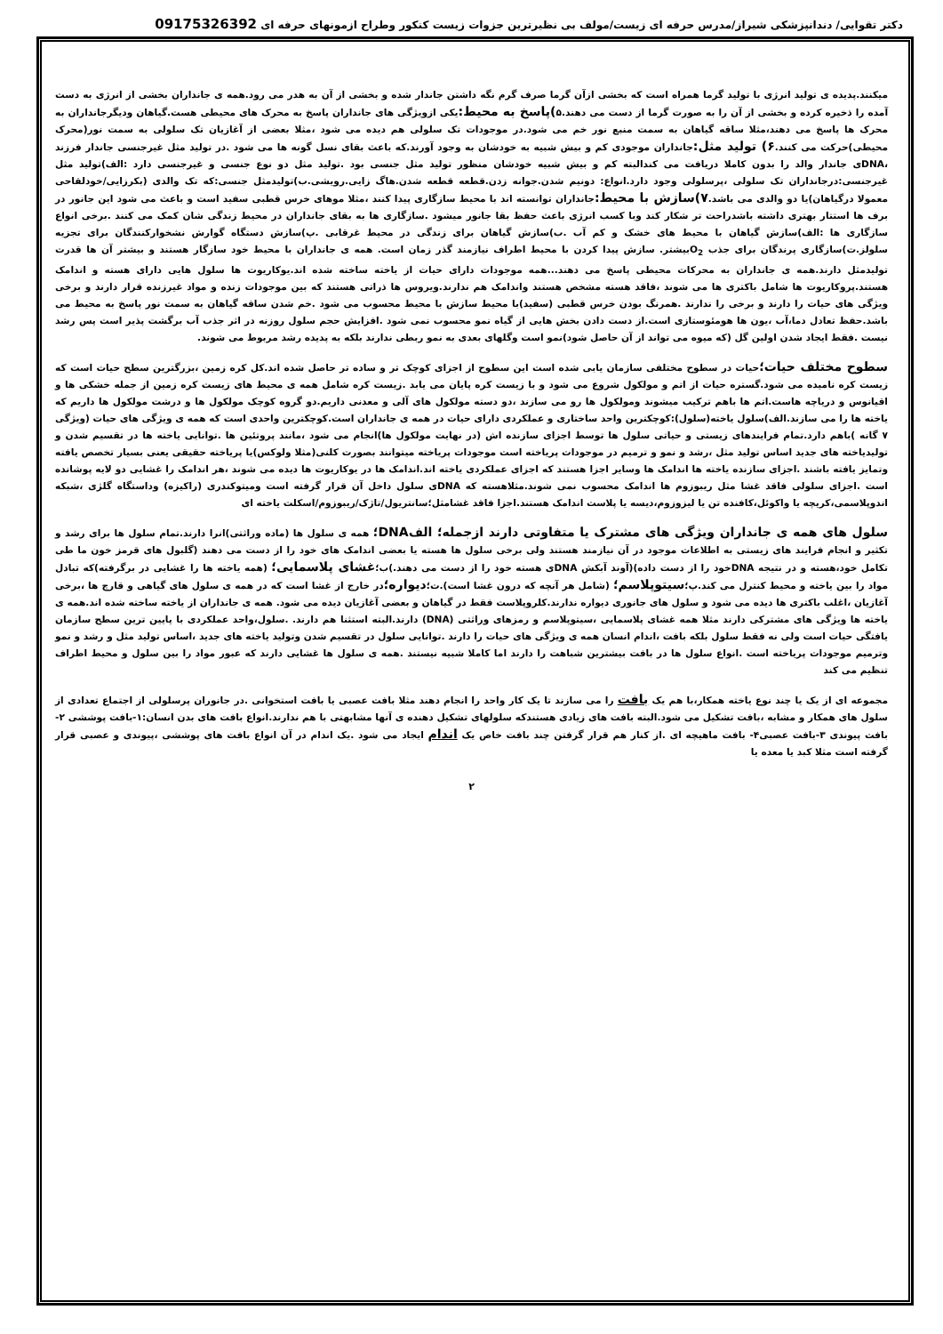دکتر تقوایی/ دندانپزشکی شیراز/مدرس حرفه ای زیست/مولف بی نظیرترین جزوات زیست کنکور وطراح ازمونهای حرفه ای 09175326392
میکنند.پدیده ی تولید انرژی با تولید گرما همراه است که بخشی ازآن گرما صرف گرم نگه داشتن جاندار شده و بخشی از آن به هدر می رود.همه ی جانداران بخشی از انرژی به دست آمده را ذخیره کرده و بخشی از آن را به صورت گرما از دست می دهند.۵)پاسخ به محیط: یکی ازویژگی های جانداران پاسخ به محرک های محیطی هست.گیاهان ودیگرجانداران به محرک ها پاسخ می دهند،مثلا ساقه گیاهان به سمت منبع نور خم می شود.در موجودات تک سلولی هم دیده می شود ،مثلا بعضی از آغازیان تک سلولی به سمت نور(محرک محیطی)حرکت می کنند.۶) تولید مثل: جانداران موجودی کم و بیش شبیه به خودشان به وجود آورند.که باعث بقای نسل گونه ها می شود .در تولید مثل غیرجنسی جاندار فرزند ،DNAی جاندار والد را بدون کاملا دریافت می کندالبته کم و بیش شبیه خودشان منظور تولید مثل جنسی بود .تولید مثل دو نوع جنسی و غیرجنسی دارد :الف)تولید مثل غیرجنسی:درجانداران تک سلولی ،پرسلولی وجود دارد.انواع: دونیم شدن.جوانه زدن.قطعه قطعه شدن.هاگ زایی.رویشی.ب)تولیدمثل جنسی:که تک والدی (بکرزایی/خودلقاحی معمولا درگیاهان)یا دو والدی می باشد.۷)سازش با محیط: جانداران توانسته اند با محیط سازگاری پیدا کنند ،مثلا موهای خرس قطبی سفید است و باعث می شود این جانور در برف ها استتار بهتری داشته باشدراحت تر شکار کند وبا کسب انرژی باعث حفظ بقا جانور میشود .سازگاری ها به بقای جانداران در محیط زندگی شان کمک می کنند .برخی انواع سازگاری ها :الف)سازش گیاهان با محیط های خشک و کم آب .ب)سازش گیاهان برای زندگی در محیط غرقابی .پ)سازش دستگاه گوارش نشخوارکنندگان برای تجزیه سلولز.ت)سازگاری پرندگان برای جذب O<sub>2</sub>بیشتر. سازش پیدا کردن با محیط اطراف نیازمند گذر زمان است. همه ی جانداران با محیط خود سازگار هستند و بیشتر آن ها قدرت تولیدمثل دارند.همه ی جانداران به محرکات محیطی پاسخ می دهند...همه موجودات دارای حیات از یاخته ساخته شده اند.یوکاریوت ها سلول هایی دارای هسته و اندامک هستند.پروکاریوت ها شامل باکتری ها می شوند ،فاقد هسته مشخص هستند واندامک هم ندارند.ویروس ها ذراتی هستند که بین موجودات زنده و مواد غیرزنده قرار دارند و برخی ویژگی های حیات را دارند و برخی را ندارند .همرنگ بودن خرس قطبی (سفید)با محیط سازش با محیط محسوب می شود .خم شدن ساقه گیاهان به سمت نور پاسخ به محیط می باشد.حفظ تعادل دما،آب ،یون ها هومئوستازی است.از دست دادن بخش هایی از گیاه نمو محسوب نمی شود .افزایش حجم سلول روزنه در اثر جذب آب برگشت پذیر است پس رشد نیست .فقط ایجاد شدن اولین گل (که میوه می تواند از آن حاصل شود)نمو است وگلهای بعدی به نمو ربطی ندارند بلکه به پدیده رشد مربوط می شوند.
سطوح مختلف حیات؛حیات در سطوح مختلفی سازمان یابی شده است این سطوح از اجزای کوچک تر و ساده تر حاصل شده اند.کل کره زمین ،بزرگترین سطح حیات است که زیست کره نامیده می شود.گستره حیات از اتم و مولکول شروع می شود و با زیست کره پایان می یابد .زیست کره شامل همه ی محیط های زیست کره زمین از جمله خشکی ها و اقیانوس و دریاچه هاست.اتم ها باهم ترکیب میشوند ومولکول ها رو می سازند ،دو دسته مولکول های آلی و معدنی داریم.دو گروه کوچک مولکول ها و درشت مولکول ها داریم که یاخته ها را می سازند.الف)سلول یاخته(سلول):کوچکترین واحد ساختاری و عملکردی دارای حیات در همه ی جانداران است.کوچکترین واحدی است که همه ی ویژگی های حیات (ویژگی ۷ گانه )باهم دارد.تمام فرایندهای زیستی و حیاتی سلول ها توسط اجزای سازنده اش (در نهایت مولکول ها)انجام می شود ،مانند پروتئین ها .توانایی یاخته ها در تقسیم شدن و تولیدیاخته های جدید اساس تولید مثل ،رشد و نمو و ترمیم در موجودات پریاخته است موجودات پریاخته میتوانند بصورت کلنی(مثلا ولوکس)یا پریاخته حقیقی یعنی بسیار تخصص یافته وتمایز یافته باشند .اجزای سازنده یاخته ها اندامک ها وسایر اجزا هستند که اجزای عملکردی یاخته اند.اندامک ها در یوکاریوت ها دیده می شوند ،هر اندامک را غشایی دو لایه پوشانده است .اجزای سلولی فاقد غشا مثل ریبوزوم ها اندامک محسوب نمی شوند.مثلاهسته که DNAی سلول داخل آن قرار گرفته است ومیتوکندری (راکیزه) وداستگاه گلژی ،شبکه اندوپلاسمی،کریچه یا واکوئل،کافنده تن یا لیزوزوم،دیسه یا پلاست اندامک هستند.اجزا فاقد غشامثل؛سانتریول/تاژک/ریبوزوم/اسکلت یاخته ای
سلول های همه ی جانداران ویژگی های مشترک یا متفاوتی دارند ازجمله؛ الفDNA؛ همه ی سلول ها (ماده وراثتی)انرا دارند.تمام سلول ها برای رشد و تکثیر و انجام فرایند های زیستی به اطلاعات موجود در آن نیازمند هستند ولی برخی سلول ها هسته یا بعضی اندامک های خود را از دست می دهند (گلبول های قرمز خون ما طی تکامل خود،هسته و در نتیجه DNAخود را از دست داده)(آوند آبکش DNAی هسته خود را از دست می دهند.)ب؛غشای پلاسمایی؛ (همه یاخته ها را غشایی در برگرفته)که تبادل مواد را بین یاخته و محیط کنترل می کند.پ؛سیتوپلاسم؛ (شامل هر آنچه که درون غشا است).ت؛دیواره؛در خارج از غشا است که در همه ی سلول های گیاهی و قارچ ها ،برخی آغازیان ،اغلب باکتری ها دیده می شود و سلول های جانوری دیواره ندارند.کلروپلاست فقط در گیاهان و بعضی آغازیان دیده می شود. همه ی جانداران از یاخته ساخته شده اند.همه ی یاخته ها ویژگی های مشترکی دارند مثلا همه غشای پلاسمایی ،سیتوپلاسم و رمزهای وراثتی (DNA) دارند.البته استثنا هم دارند. .سلول،واحد عملکردی با پایین ترین سطح سازمان یافتگی حیات است ولی نه فقط سلول بلکه بافت ،اندام انسان همه ی ویژگی های حیات را دارند .توانایی سلول در تقسیم شدن وتولید یاخته های جدید ،اساس تولید مثل و رشد و نمو وترمیم موجودات پریاخته است .انواع سلول ها در بافت بیشترین شباهت را دارند اما کاملا شبیه نیستند .همه ی سلول ها غشایی دارند که عبور مواد را بین سلول و محیط اطراف تنظیم می کند
مجموعه ای از یک یا چند نوع یاخته همکار،با هم یک بافت را می سازند تا یک کار واحد را انجام دهند مثلا بافت عصبی یا بافت استخوانی .در جانوران پرسلولی از اجتماع تعدادی از سلول های همکار و مشابه ،بافت تشکیل می شود.البته بافت های زیادی هستندکه سلولهای تشکیل دهنده ی آنها مشابهتی با هم ندارند.انواع بافت های بدن انسان:۱-بافت پوششی ۲-بافت پیوندی ۳-بافت عصبی۴- بافت ماهیچه ای .از کنار هم قرار گرفتن چند بافت خاص یک اندام ایجاد می شود .یک اندام در آن انواع بافت های پوششی ،پیوندی و عصبی قرار گرفته است مثلا کبد یا معده یا
۲